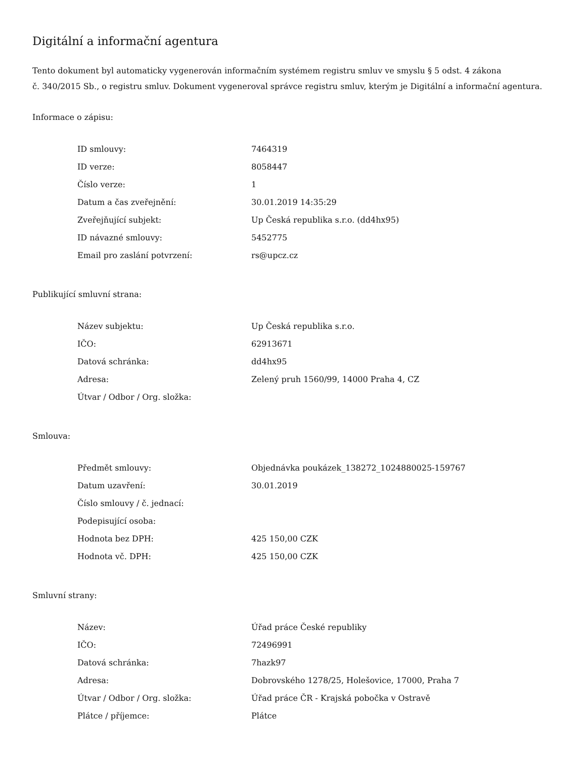Digitální a informační agentura
Tento dokument byl automaticky vygenerován informačním systémem registru smluv ve smyslu § 5 odst. 4 zákona
č. 340/2015 Sb., o registru smluv. Dokument vygeneroval správce registru smluv, kterým je Digitální a informační agentura.
Informace o zápisu:
| ID smlouvy: | 7464319 |
| ID verze: | 8058447 |
| Číslo verze: | 1 |
| Datum a čas zveřejnění: | 30.01.2019 14:35:29 |
| Zveřejňující subjekt: | Up Česká republika s.r.o. (dd4hx95) |
| ID návazné smlouvy: | 5452775 |
| Email pro zaslání potvrzení: | rs@upcz.cz |
Publikující smluvní strana:
| Název subjektu: | Up Česká republika s.r.o. |
| IČO: | 62913671 |
| Datová schránka: | dd4hx95 |
| Adresa: | Zelený pruh 1560/99, 14000 Praha 4, CZ |
| Útvar / Odbor / Org. složka: | |
Smlouva:
| Předmět smlouvy: | Objednávka poukázek_138272_1024880025-159767 |
| Datum uzavření: | 30.01.2019 |
| Číslo smlouvy / č. jednací: | |
| Podepisující osoba: | |
| Hodnota bez DPH: | 425 150,00 CZK |
| Hodnota vč. DPH: | 425 150,00 CZK |
Smluvní strany:
| Název: | Úřad práce České republiky |
| IČO: | 72496991 |
| Datová schránka: | 7hazk97 |
| Adresa: | Dobrovského 1278/25, Holešovice, 17000, Praha 7 |
| Útvar / Odbor / Org. složka: | Úřad práce ČR - Krajská pobočka v Ostravě |
| Plátce / příjemce: | Plátce |